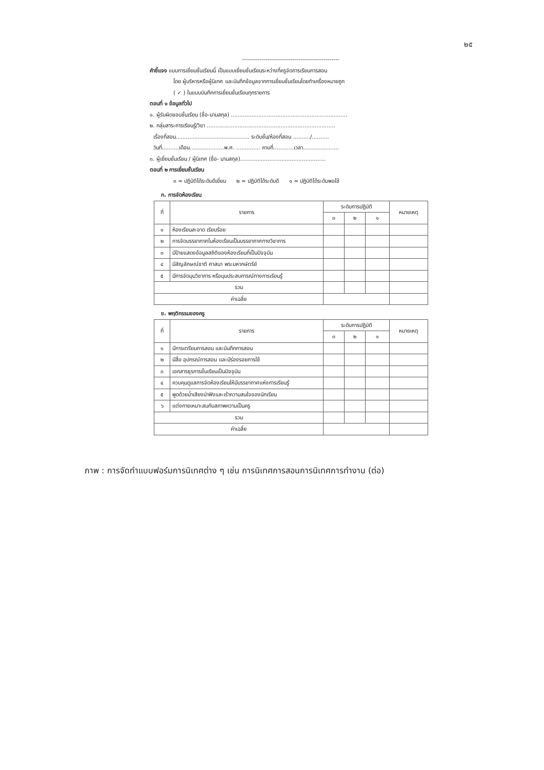๒๕
--------------------------------------------------
คำชี้แจง แบบการเยี่ยมชั้นเรียนนี้ เป็นแบบเยี่ยมชั้นเรียนระหว่างที่ครูจัดการเรียนการสอน
โดย ผู้บริหารหรือผู้นิเทศ และบันทึกข้อมูลจากการเยี่ยมชั้นเรียนโดยทำเครื่องหมายถูก
( ✓ ) ในแบบบันทึกการเยี่ยมชั้นเรียนทุกรายการ
ตอนที่ ๑ ข้อมูลทั่วไป
๑. ผู้รับผิดชอบชั้นเรียน (ชื่อ-นามสกุล) ....................................................................
๒. กลุ่มสาระการเรียนรู้/วิชา ...........................................................................
เรื่องที่สอน........................................... ระดับชั้น/ห้องที่สอน ........../..........
วันที่..........เดือน....................พ.ศ. .............. คาบที่............เวลา.....................
๓. ผู้เยี่ยมชั้นเรียน / ผู้นิเทศ (ชื่อ- นามสกุล)..................................................
ตอนที่ ๒ การเยี่ยมชั้นเรียน
๓ = ปฏิบัติได้ระดับดีเยี่ยม ๒ = ปฏิบัติได้ระดับดี ๑ = ปฏิบัติได้ระดับพอใช้
ก. การจัดห้องเรียน
| ที่ | รายการ | ระดับการปฏิบัติ | | | หมายเหตุ |
| --- | --- | --- | --- | --- | --- |
| | | ๓ | ๒ | ๑ | |
| ๑ | ห้องเรียนสะอาด เรียบร้อย | | | | |
| ๒ | การจัดบรรยากาศในห้องเรียนเป็นบรรยากาศทางวิชาการ | | | | |
| ๓ | มีป้ายแสดงข้อมูลสถิติของห้องเรียนที่เป็นปัจจุบัน | | | | |
| ๔ | มีสัญลักษณ์ชาติ ศาสนา พระมหากษัตริย์ | | | | |
| ๕ | มีการจัดมุมวิชาการ หรือมุมประสบการณ์ทางการเรียนรู้ | | | | |
| รวม | | | | | |
| ค่าเฉลี่ย | | | | | |
ข. พฤติกรรมของครู
| ที่ | รายการ | ระดับการปฏิบัติ | | | หมายเหตุ |
| --- | --- | --- | --- | --- | --- |
| | | ๓ | ๒ | ๑ | |
| ๑ | มีการเตรียมการสอน และบันทึกการสอน | | | | |
| ๒ | มีสื่อ อุปกรณ์การสอน และมีร่องรอยการใช้ | | | | |
| ๓ | เอกสารธุรการชั้นเรียนเป็นปัจจุบัน | | | | |
| ๔ | ควบคุมดูแลการจัดห้องเรียนให้มีบรรยากาศแห่งการเรียนรู้ | | | | |
| ๕ | พูดด้วยน้ำเสียงน่าฟังและเร้าความสนใจของนักเรียน | | | | |
| ๖ | แต่งกายเหมาะสมกับสภาพความเป็นครู | | | | |
| รวม | | | | | |
| ค่าเฉลี่ย | | | | | |
ภาพ : การจัดทำแบบฟอร์มการนิเทศต่าง ๆ เช่น การนิเทศการสอนการนิเทศการทำงาน (ต่อ)